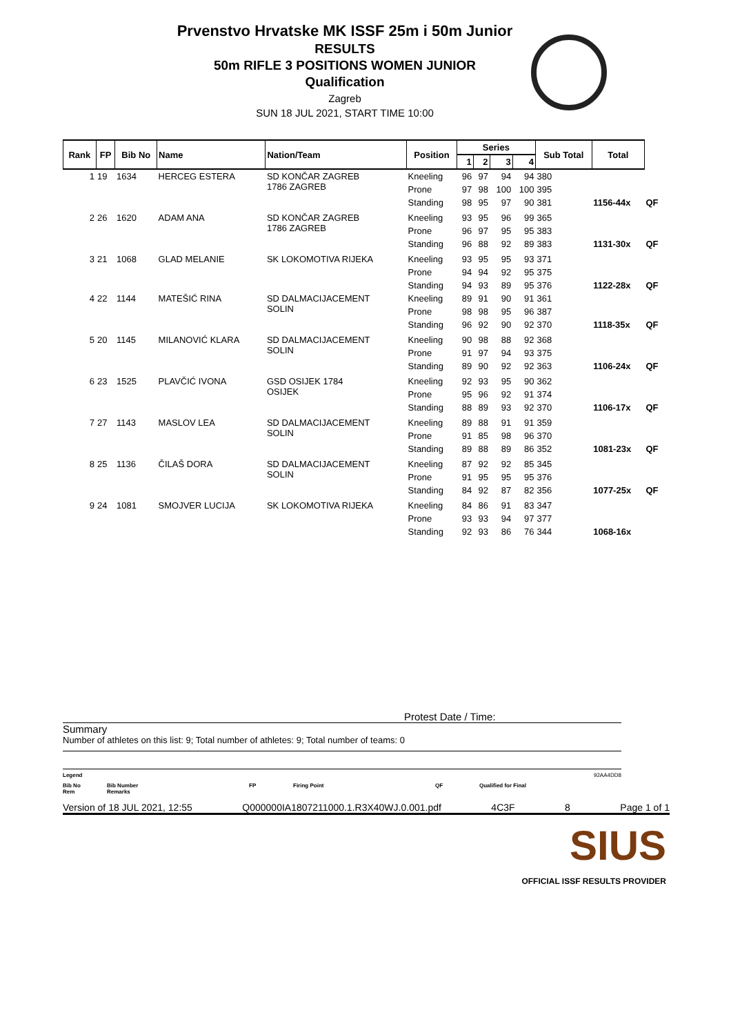Prvenstvo Hrvatske MK ISSF 25m i 50m Junior
RESULTS
50m RIFLE 3 POSITIONS WOMEN JUNIOR
Qualification
Zagreb
SUN 18 JUL 2021, START TIME 10:00
| Rank | FP | Bib No | Name | Nation/Team | Position | Series | | | | Sub Total | Total | |
| --- | --- | --- | --- | --- | --- | --- | --- | --- | --- | --- | --- | --- |
| | | | | | | 1 | 2 | 3 | 4 | | | |
| 1 | 19 | 1634 | HERCEG ESTERA | SD KONČAR ZAGREB 1786 ZAGREB | Kneeling | 96 | 97 | 94 | 94 | 380 | | |
| | | | | | Prone | 97 | 98 | 100 | 100 | 395 | | |
| | | | | | Standing | 98 | 95 | 97 | 90 | 381 | 1156-44x | QF |
| 2 | 26 | 1620 | ADAM ANA | SD KONČAR ZAGREB 1786 ZAGREB | Kneeling | 93 | 95 | 96 | 99 | 365 | | |
| | | | | | Prone | 96 | 97 | 95 | 95 | 383 | | |
| | | | | | Standing | 96 | 88 | 92 | 89 | 383 | 1131-30x | QF |
| 3 | 21 | 1068 | GLAD MELANIE | SK LOKOMOTIVA RIJEKA | Kneeling | 93 | 95 | 95 | 93 | 371 | | |
| | | | | | Prone | 94 | 94 | 92 | 95 | 375 | | |
| | | | | | Standing | 94 | 93 | 89 | 95 | 376 | 1122-28x | QF |
| 4 | 22 | 1144 | MATEŠIĆ RINA | SD DALMACIJACEMENT SOLIN | Kneeling | 89 | 91 | 90 | 91 | 361 | | |
| | | | | | Prone | 98 | 98 | 95 | 96 | 387 | | |
| | | | | | Standing | 96 | 92 | 90 | 92 | 370 | 1118-35x | QF |
| 5 | 20 | 1145 | MILANOVIĆ KLARA | SD DALMACIJACEMENT SOLIN | Kneeling | 90 | 98 | 88 | 92 | 368 | | |
| | | | | | Prone | 91 | 97 | 94 | 93 | 375 | | |
| | | | | | Standing | 89 | 90 | 92 | 92 | 363 | 1106-24x | QF |
| 6 | 23 | 1525 | PLAVČIĆ IVONA | GSD OSIJEK 1784 OSIJEK | Kneeling | 92 | 93 | 95 | 90 | 362 | | |
| | | | | | Prone | 95 | 96 | 92 | 91 | 374 | | |
| | | | | | Standing | 88 | 89 | 93 | 92 | 370 | 1106-17x | QF |
| 7 | 27 | 1143 | MASLOV LEA | SD DALMACIJACEMENT SOLIN | Kneeling | 89 | 88 | 91 | 91 | 359 | | |
| | | | | | Prone | 91 | 85 | 98 | 96 | 370 | | |
| | | | | | Standing | 89 | 88 | 89 | 86 | 352 | 1081-23x | QF |
| 8 | 25 | 1136 | ČILAŠ DORA | SD DALMACIJACEMENT SOLIN | Kneeling | 87 | 92 | 92 | 85 | 345 | | |
| | | | | | Prone | 91 | 95 | 95 | 95 | 376 | | |
| | | | | | Standing | 84 | 92 | 87 | 82 | 356 | 1077-25x | QF |
| 9 | 24 | 1081 | SMOJVER LUCIJA | SK LOKOMOTIVA RIJEKA | Kneeling | 84 | 86 | 91 | 83 | 347 | | |
| | | | | | Prone | 93 | 93 | 94 | 97 | 377 | | |
| | | | | | Standing | 92 | 93 | 86 | 76 | 344 | 1068-16x | |
Protest Date / Time:
Summary
Number of athletes on this list: 9; Total number of athletes: 9; Total number of teams: 0
Legend 92AA4DD8
Bib No
Rem Bib Number
Remarks FP Firing Point QF Qualified for Final
Version of 18 JUL 2021, 12:55 Q000000IA1807211000.1.R3X40WJ.0.001.pdf 4C3F 8 Page 1 of 1
SIUS
OFFICIAL ISSF RESULTS PROVIDER